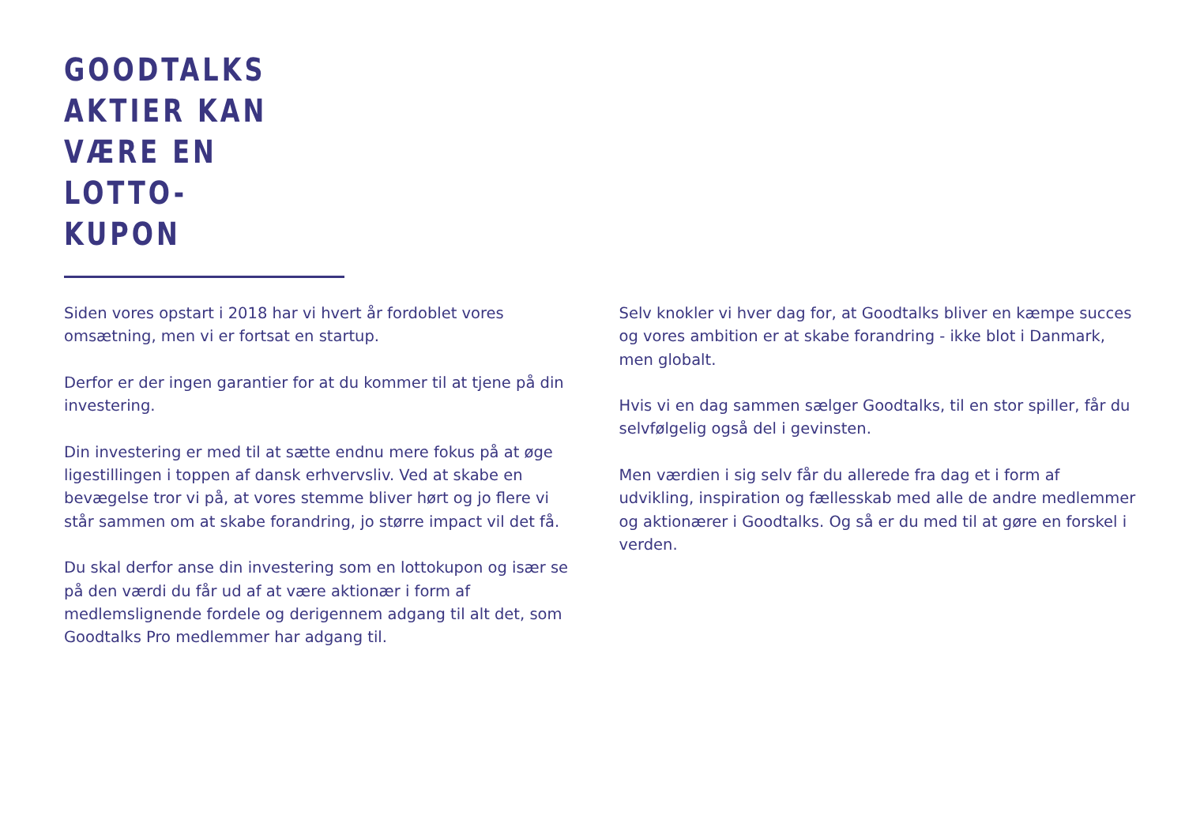GOODTALKS
AKTIER KAN
VÆRE EN
LOTTO-
KUPON
Siden vores opstart i 2018 har vi hvert år fordoblet vores omsætning, men vi er fortsat en startup.
Derfor er der ingen garantier for at du kommer til at tjene på din investering.
Din investering er med til at sætte endnu mere fokus på at øge ligestillingen i toppen af dansk erhvervsliv. Ved at skabe en bevægelse tror vi på, at vores stemme bliver hørt og jo flere vi står sammen om at skabe forandring, jo større impact vil det få.
Du skal derfor anse din investering som en lottokupon og især se på den værdi du får ud af at være aktionær i form af medlemslignende fordele og derigennem adgang til alt det, som Goodtalks Pro medlemmer har adgang til.
Selv knokler vi hver dag for, at Goodtalks bliver en kæmpe succes og vores ambition er at skabe forandring - ikke blot i Danmark, men globalt.
Hvis vi en dag sammen sælger Goodtalks, til en stor spiller, får du selvfølgelig også del i gevinsten.
Men værdien i sig selv får du allerede fra dag et i form af udvikling, inspiration og fællesskab med alle de andre medlemmer og aktionærer i Goodtalks. Og så er du med til at gøre en forskel i verden.